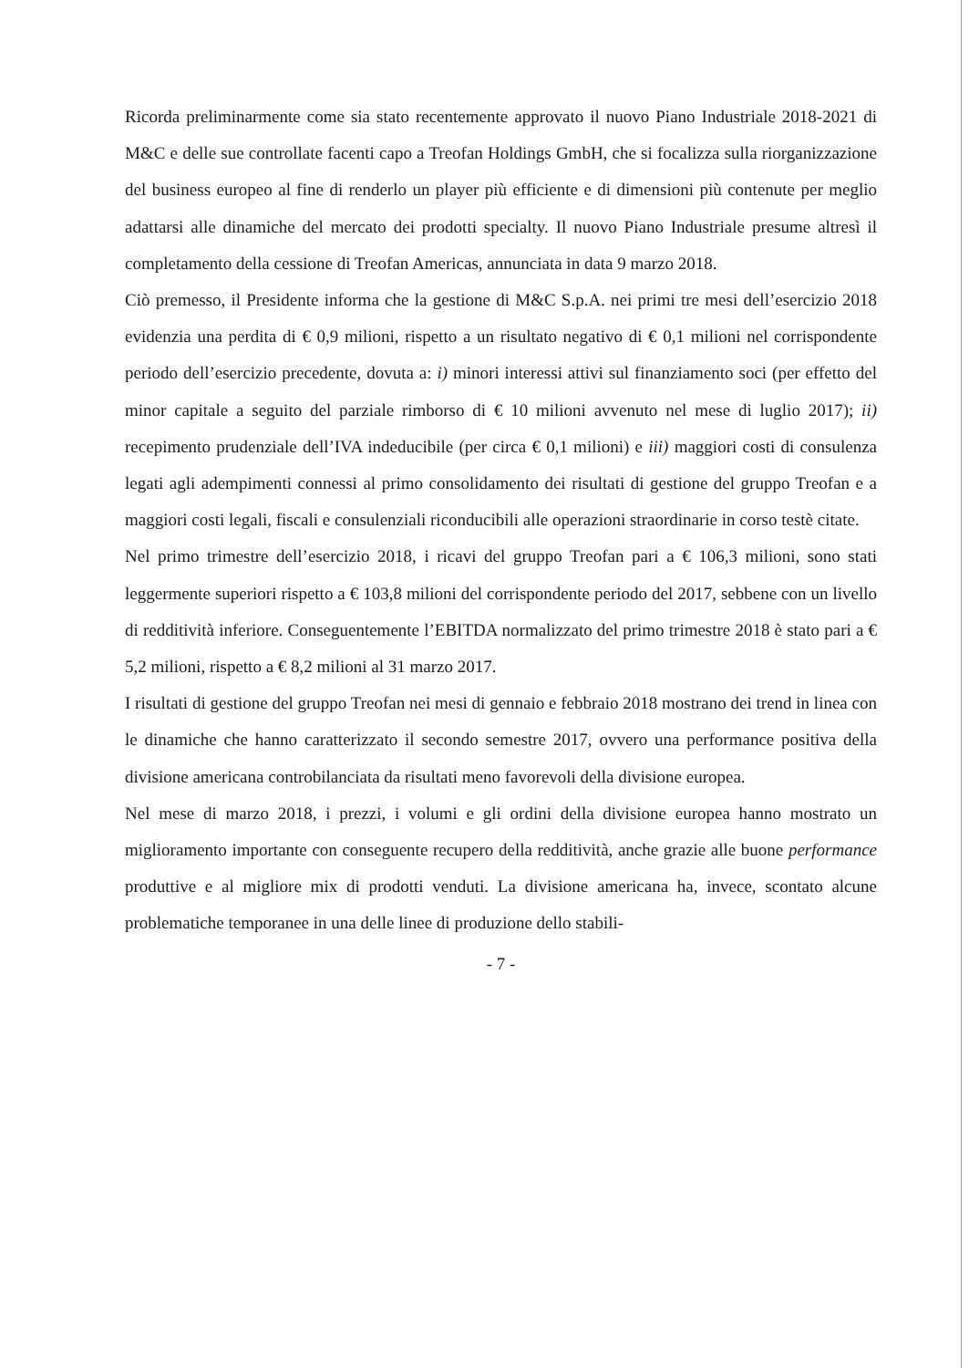Ricorda preliminarmente come sia stato recentemente approvato il nuovo Piano Industriale 2018-2021 di M&C e delle sue controllate facenti capo a Treofan Holdings GmbH, che si focalizza sulla riorganizzazione del business europeo al fine di renderlo un player più efficiente e di dimensioni più contenute per meglio adattarsi alle dinamiche del mercato dei prodotti specialty. Il nuovo Piano Industriale presume altresì il completamento della cessione di Treofan Americas, annunciata in data 9 marzo 2018.
Ciò premesso, il Presidente informa che la gestione di M&C S.p.A. nei primi tre mesi dell’esercizio 2018 evidenzia una perdita di € 0,9 milioni, rispetto a un risultato negativo di € 0,1 milioni nel corrispondente periodo dell’esercizio precedente, dovuta a: i) minori interessi attivi sul finanziamento soci (per effetto del minor capitale a seguito del parziale rimborso di € 10 milioni avvenuto nel mese di luglio 2017); ii) recepimento prudenziale dell’IVA indeducibile (per circa € 0,1 milioni) e iii) maggiori costi di consulenza legati agli adempimenti connessi al primo consolidamento dei risultati di gestione del gruppo Treofan e a maggiori costi legali, fiscali e consulenziali riconducibili alle operazioni straordinarie in corso testè citate.
Nel primo trimestre dell’esercizio 2018, i ricavi del gruppo Treofan pari a € 106,3 milioni, sono stati leggermente superiori rispetto a € 103,8 milioni del corrispondente periodo del 2017, sebbene con un livello di redditività inferiore. Conseguentemente l’EBITDA normalizzato del primo trimestre 2018 è stato pari a € 5,2 milioni, rispetto a € 8,2 milioni al 31 marzo 2017.
I risultati di gestione del gruppo Treofan nei mesi di gennaio e febbraio 2018 mostrano dei trend in linea con le dinamiche che hanno caratterizzato il secondo semestre 2017, ovvero una performance positiva della divisione americana controbilanciata da risultati meno favorevoli della divisione europea.
Nel mese di marzo 2018, i prezzi, i volumi e gli ordini della divisione europea hanno mostrato un miglioramento importante con conseguente recupero della redditività, anche grazie alle buone performance produttive e al migliore mix di prodotti venduti. La divisione americana ha, invece, scontato alcune problematiche temporanee in una delle linee di produzione dello stabili-
- 7 -